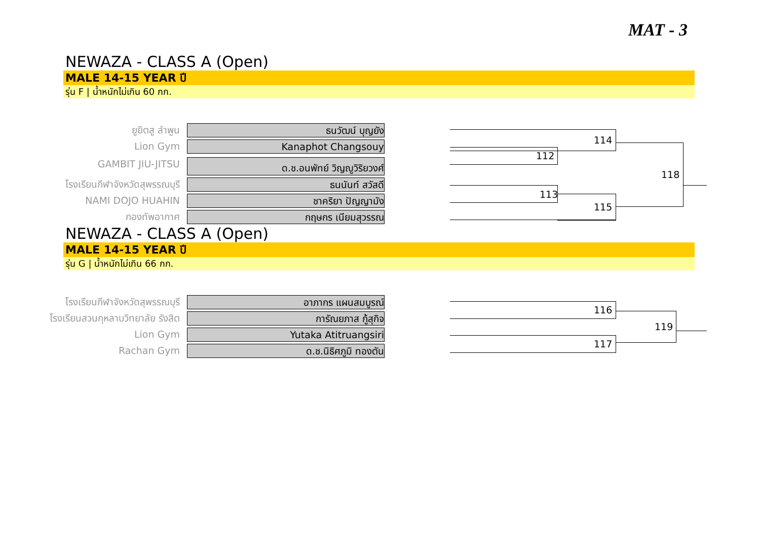MAT - 3
NEWAZA - CLASS A (Open)
MALE 14-15 YEAR ปี
รุ่น F | น้ำหนักไม่เกิน 60 กก.
ยูยิตสู ลำพูน
ธนวัฒน์ บุญยัง
Lion Gym
Kanaphot Changsouy
GAMBIT JIU-JITSU
ด.ช.อนพัทย์ วิญญูวิริยวงศ์
โรงเรียนกีฬาจังหวัดสุพรรณบุรี
ธนนันท์ สวัสดี
NAMI DOJO HUAHIN
ชาคริยา ปัญญามัง
กองทัพอากาศ
กฤษกร เนียมสุวรรณ
114
112
113
115
118
NEWAZA - CLASS A (Open)
MALE 14-15 YEAR ปี
รุ่น G | น้ำหนักไม่เกิน 66 กก.
โรงเรียนกีฬาจังหวัดสุพรรณบุรี
อาภากร แผนสมบูรณ์
โรงเรียนสวนกุหลาบวิทยาลัย รังสิต
การัณยภาส กู้สุกิจ
Lion Gym
Yutaka Atitruangsiri
Rachan Gym
ด.ช.นิธิศภูมิ ทองตัน
116
117
119